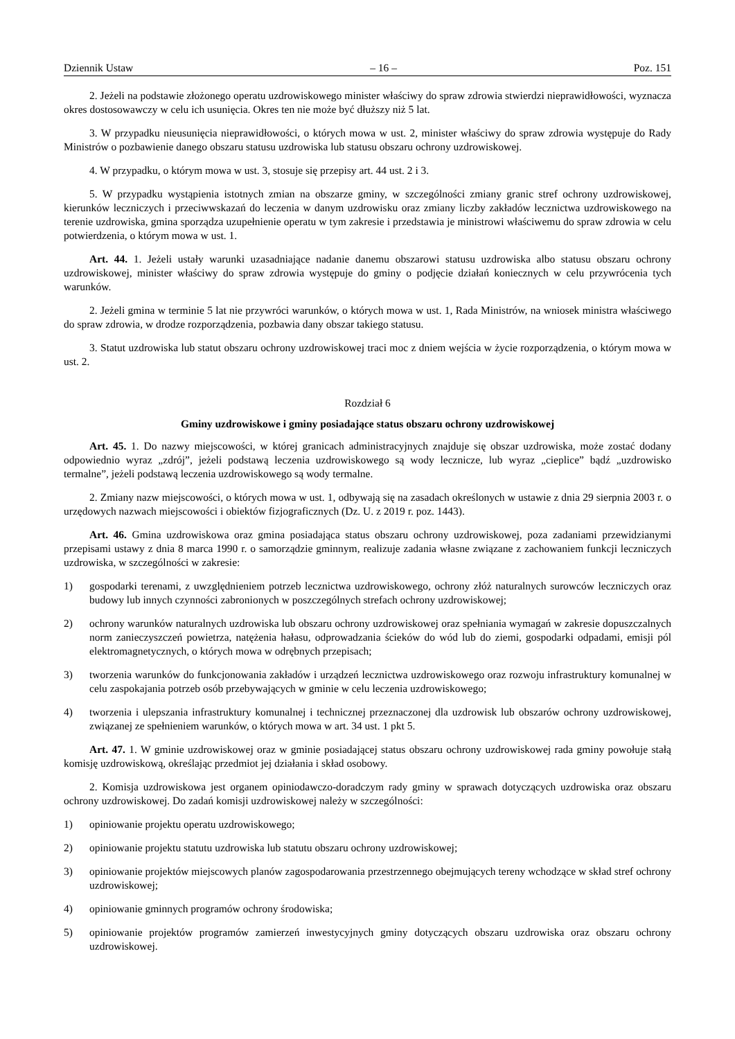Dziennik Ustaw – 16 – Poz. 151
2. Jeżeli na podstawie złożonego operatu uzdrowiskowego minister właściwy do spraw zdrowia stwierdzi nieprawidłowości, wyznacza okres dostosowawczy w celu ich usunięcia. Okres ten nie może być dłuższy niż 5 lat.
3. W przypadku nieusunięcia nieprawidłowości, o których mowa w ust. 2, minister właściwy do spraw zdrowia występuje do Rady Ministrów o pozbawienie danego obszaru statusu uzdrowiska lub statusu obszaru ochrony uzdrowiskowej.
4. W przypadku, o którym mowa w ust. 3, stosuje się przepisy art. 44 ust. 2 i 3.
5. W przypadku wystąpienia istotnych zmian na obszarze gminy, w szczególności zmiany granic stref ochrony uzdrowiskowej, kierunków leczniczych i przeciwwskazań do leczenia w danym uzdrowisku oraz zmiany liczby zakładów lecznictwa uzdrowiskowego na terenie uzdrowiska, gmina sporządza uzupełnienie operatu w tym zakresie i przedstawia je ministrowi właściwemu do spraw zdrowia w celu potwierdzenia, o którym mowa w ust. 1.
Art. 44. 1. Jeżeli ustały warunki uzasadniające nadanie danemu obszarowi statusu uzdrowiska albo statusu obszaru ochrony uzdrowiskowej, minister właściwy do spraw zdrowia występuje do gminy o podjęcie działań koniecznych w celu przywrócenia tych warunków.
2. Jeżeli gmina w terminie 5 lat nie przywróci warunków, o których mowa w ust. 1, Rada Ministrów, na wniosek ministra właściwego do spraw zdrowia, w drodze rozporządzenia, pozbawia dany obszar takiego statusu.
3. Statut uzdrowiska lub statut obszaru ochrony uzdrowiskowej traci moc z dniem wejścia w życie rozporządzenia, o którym mowa w ust. 2.
Rozdział 6
Gminy uzdrowiskowe i gminy posiadające status obszaru ochrony uzdrowiskowej
Art. 45. 1. Do nazwy miejscowości, w której granicach administracyjnych znajduje się obszar uzdrowiska, może zostać dodany odpowiednio wyraz „zdrój”, jeżeli podstawą leczenia uzdrowiskowego są wody lecznicze, lub wyraz „cieplice” bądź „uzdrowisko termalne”, jeżeli podstawą leczenia uzdrowiskowego są wody termalne.
2. Zmiany nazw miejscowości, o których mowa w ust. 1, odbywają się na zasadach określonych w ustawie z dnia 29 sierpnia 2003 r. o urzędowych nazwach miejscowości i obiektów fizjograficznych (Dz. U. z 2019 r. poz. 1443).
Art. 46. Gmina uzdrowiskowa oraz gmina posiadająca status obszaru ochrony uzdrowiskowej, poza zadaniami przewidzianymi przepisami ustawy z dnia 8 marca 1990 r. o samorządzie gminnym, realizuje zadania własne związane z zachowaniem funkcji leczniczych uzdrowiska, w szczególności w zakresie:
1) gospodarki terenami, z uwzględnieniem potrzeb lecznictwa uzdrowiskowego, ochrony złóż naturalnych surowców leczniczych oraz budowy lub innych czynności zabronionych w poszczególnych strefach ochrony uzdrowiskowej;
2) ochrony warunków naturalnych uzdrowiska lub obszaru ochrony uzdrowiskowej oraz spełniania wymagań w zakresie dopuszczalnych norm zanieczyszczeń powietrza, natężenia hałasu, odprowadzania ścieków do wód lub do ziemi, gospodarki odpadami, emisji pól elektromagnetycznych, o których mowa w odrębnych przepisach;
3) tworzenia warunków do funkcjonowania zakładów i urządzeń lecznictwa uzdrowiskowego oraz rozwoju infrastruktury komunalnej w celu zaspokajania potrzeb osób przebywających w gminie w celu leczenia uzdrowiskowego;
4) tworzenia i ulepszania infrastruktury komunalnej i technicznej przeznaczonej dla uzdrowisk lub obszarów ochrony uzdrowiskowej, związanej ze spełnieniem warunków, o których mowa w art. 34 ust. 1 pkt 5.
Art. 47. 1. W gminie uzdrowiskowej oraz w gminie posiadającej status obszaru ochrony uzdrowiskowej rada gminy powołuje stałą komisję uzdrowiskową, określając przedmiot jej działania i skład osobowy.
2. Komisja uzdrowiskowa jest organem opiniodawczo-doradczym rady gminy w sprawach dotyczących uzdrowiska oraz obszaru ochrony uzdrowiskowej. Do zadań komisji uzdrowiskowej należy w szczególności:
1) opiniowanie projektu operatu uzdrowiskowego;
2) opiniowanie projektu statutu uzdrowiska lub statutu obszaru ochrony uzdrowiskowej;
3) opiniowanie projektów miejscowych planów zagospodarowania przestrzennego obejmujących tereny wchodzące w skład stref ochrony uzdrowiskowej;
4) opiniowanie gminnych programów ochrony środowiska;
5) opiniowanie projektów programów zamierzeń inwestycyjnych gminy dotyczących obszaru uzdrowiska oraz obszaru ochrony uzdrowiskowej.